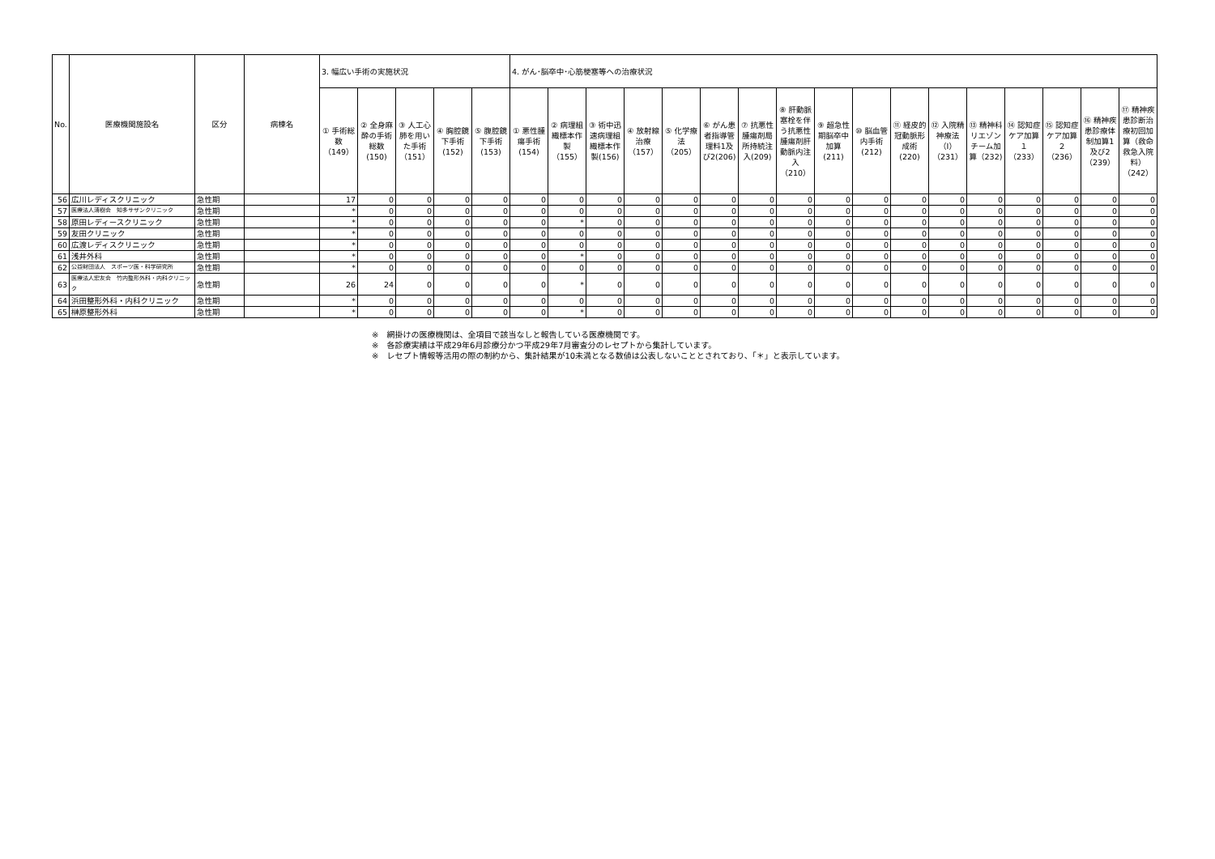| No. | 医療機関施設名 | 区分 | 病棟名 | 3. 幅広い手術の実施状況 | | | | | 4. がん･脳卒中･心筋梗塞等への治療状況 | | | | | | | | | | | | | | | | |
| --- | --- | --- | --- | --- | --- | --- | --- | --- | --- | --- | --- | --- | --- | --- | --- | --- | --- | --- | --- | --- | --- | --- | --- | --- | --- |
| | | | | ① 手術総数（149） | ② 全身麻酔の手術 総数(150) | ③ 人工心肺を用いた手術（151） | ④ 胸腔鏡下手術(152) | ⑤ 腹腔鏡下手術(153) | ① 悪性腫瘍手術(154) | ② 病理組織標本作製（155） | ③ 術中迅速病理組織標本作製(156) | ④ 放射線治療（157） | ⑤ 化学療法（205） | ⑥ がん患者指導管理料1及び2(206) | ⑦ 抗悪性腫瘍剤局所持続注入(209) | ⑧ 肝動脈塞栓を伴う抗悪性腫瘍剤肝動脈内注入（210） | ⑨ 超急性期脳卒中加算(211) | ⑩ 脳血管内手術(212) | ⑪ 経皮的冠動脈形成術(220) | ⑫ 入院精神療法（Ⅰ）（231） | ⑬ 精神科リエゾンチーム加算（232) | ⑭ 認知症ケア加算１（233） | ⑮ 認知症ケア加算２（236） | ⑯ 精神疾患診療体制加算1及び2（239） | ⑰ 精神疾患診断治療初回加算（救命救急入院料）（242） |
| 56 | 広川レディスクリニック | 急性期 | | 17 | 0 | 0 | 0 | 0 | 0 | 0 | 0 | 0 | 0 | 0 | 0 | 0 | 0 | 0 | 0 | 0 | 0 | 0 | 0 | 0 | 0 |
| 57 | 医療法人清樹会 知多サザンクリニック | 急性期 | | * | 0 | 0 | 0 | 0 | 0 | 0 | 0 | 0 | 0 | 0 | 0 | 0 | 0 | 0 | 0 | 0 | 0 | 0 | 0 | 0 | 0 |
| 58 | 原田レディースクリニック | 急性期 | | * | 0 | 0 | 0 | 0 | 0 | * | 0 | 0 | 0 | 0 | 0 | 0 | 0 | 0 | 0 | 0 | 0 | 0 | 0 | 0 | 0 |
| 59 | 友田クリニック | 急性期 | | * | 0 | 0 | 0 | 0 | 0 | 0 | 0 | 0 | 0 | 0 | 0 | 0 | 0 | 0 | 0 | 0 | 0 | 0 | 0 | 0 | 0 |
| 60 | 広渡レディスクリニック | 急性期 | | * | 0 | 0 | 0 | 0 | 0 | 0 | 0 | 0 | 0 | 0 | 0 | 0 | 0 | 0 | 0 | 0 | 0 | 0 | 0 | 0 | 0 |
| 61 | 浅井外科 | 急性期 | | * | 0 | 0 | 0 | 0 | 0 | * | 0 | 0 | 0 | 0 | 0 | 0 | 0 | 0 | 0 | 0 | 0 | 0 | 0 | 0 | 0 |
| 62 | 公益財団法人 スポーツ医・科学研究所 | 急性期 | | * | 0 | 0 | 0 | 0 | 0 | 0 | 0 | 0 | 0 | 0 | 0 | 0 | 0 | 0 | 0 | 0 | 0 | 0 | 0 | 0 | 0 |
| 63 | 医療法人宏友会 竹内整形外科・内科クリニック | 急性期 | | 26 | 24 | 0 | 0 | 0 | 0 | * | 0 | 0 | 0 | 0 | 0 | 0 | 0 | 0 | 0 | 0 | 0 | 0 | 0 | 0 | 0 |
| 64 | 浜田整形外科・内科クリニック | 急性期 | | * | 0 | 0 | 0 | 0 | 0 | 0 | 0 | 0 | 0 | 0 | 0 | 0 | 0 | 0 | 0 | 0 | 0 | 0 | 0 | 0 | 0 |
| 65 | 榊原整形外科 | 急性期 | | * | 0 | 0 | 0 | 0 | 0 | * | 0 | 0 | 0 | 0 | 0 | 0 | 0 | 0 | 0 | 0 | 0 | 0 | 0 | 0 | 0 |
※　網掛けの医療機関は、全項目で該当なしと報告している医療機関です。
※　各診療実績は平成29年6月診療分かつ平成29年7月審査分のレセプトから集計しています。
※　レセプト情報等活用の際の制約から、集計結果が10未満となる数値は公表しないこととされており、「＊」と表示しています。